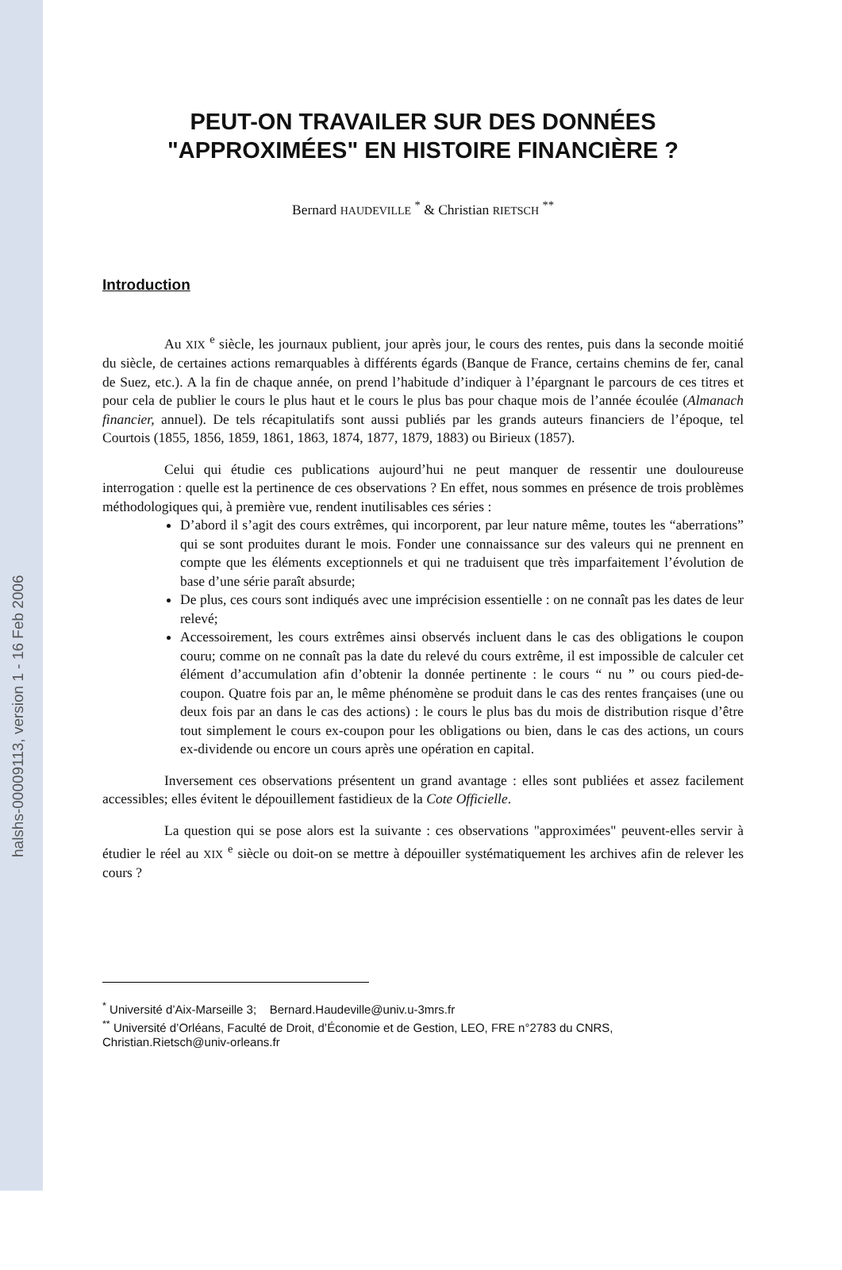halshs-00009113, version 1 - 16 Feb 2006
PEUT-ON TRAVAILER SUR DES DONNÉES "APPROXIMÉES" EN HISTOIRE FINANCIÈRE ?
Bernard HAUDEVILLE <sup>*</sup> & Christian RIETSCH <sup>**</sup>
Introduction
Au XIX <sup>e</sup> siècle, les journaux publient, jour après jour, le cours des rentes, puis dans la seconde moitié du siècle, de certaines actions remarquables à différents égards (Banque de France, certains chemins de fer, canal de Suez, etc.). A la fin de chaque année, on prend l’habitude d’indiquer à l’épargnant le parcours de ces titres et pour cela de publier le cours le plus haut et le cours le plus bas pour chaque mois de l’année écoulée (Almanach financier, annuel). De tels récapitulatifs sont aussi publiés par les grands auteurs financiers de l’époque, tel Courtois (1855, 1856, 1859, 1861, 1863, 1874, 1877, 1879, 1883) ou Birieux (1857).
Celui qui étudie ces publications aujourd’hui ne peut manquer de ressentir une douloureuse interrogation : quelle est la pertinence de ces observations ? En effet, nous sommes en présence de trois problèmes méthodologiques qui, à première vue, rendent inutilisables ces séries :
D’abord il s’agit des cours extrêmes, qui incorporent, par leur nature même, toutes les “aberrations” qui se sont produites durant le mois. Fonder une connaissance sur des valeurs qui ne prennent en compte que les éléments exceptionnels et qui ne traduisent que très imparfaitement l’évolution de base d’une série paraît absurde;
De plus, ces cours sont indiqués avec une imprécision essentielle : on ne connaît pas les dates de leur relevé;
Accessoirement, les cours extrêmes ainsi observés incluent dans le cas des obligations le coupon couru; comme on ne connaît pas la date du relevé du cours extrême, il est impossible de calculer cet élément d’accumulation afin d’obtenir la donnée pertinente : le cours “ nu ” ou cours pied-de-coupon. Quatre fois par an, le même phénomène se produit dans le cas des rentes françaises (une ou deux fois par an dans le cas des actions) : le cours le plus bas du mois de distribution risque d’être tout simplement le cours ex-coupon pour les obligations ou bien, dans le cas des actions, un cours ex-dividende ou encore un cours après une opération en capital.
Inversement ces observations présentent un grand avantage : elles sont publiées et assez facilement accessibles; elles évitent le dépouillement fastidieux de la Cote Officielle.
La question qui se pose alors est la suivante : ces observations "approximées" peuvent-elles servir à étudier le réel au XIX <sup>e</sup> siècle ou doit-on se mettre à dépouiller systématiquement les archives afin de relever les cours ?
<sup>*</sup> Université d’Aix-Marseille 3; Bernard.Haudeville@univ.u-3mrs.fr
<sup>**</sup> Université d’Orléans, Faculté de Droit, d’Économie et de Gestion, LEO, FRE n°2783 du CNRS, Christian.Rietsch@univ-orleans.fr